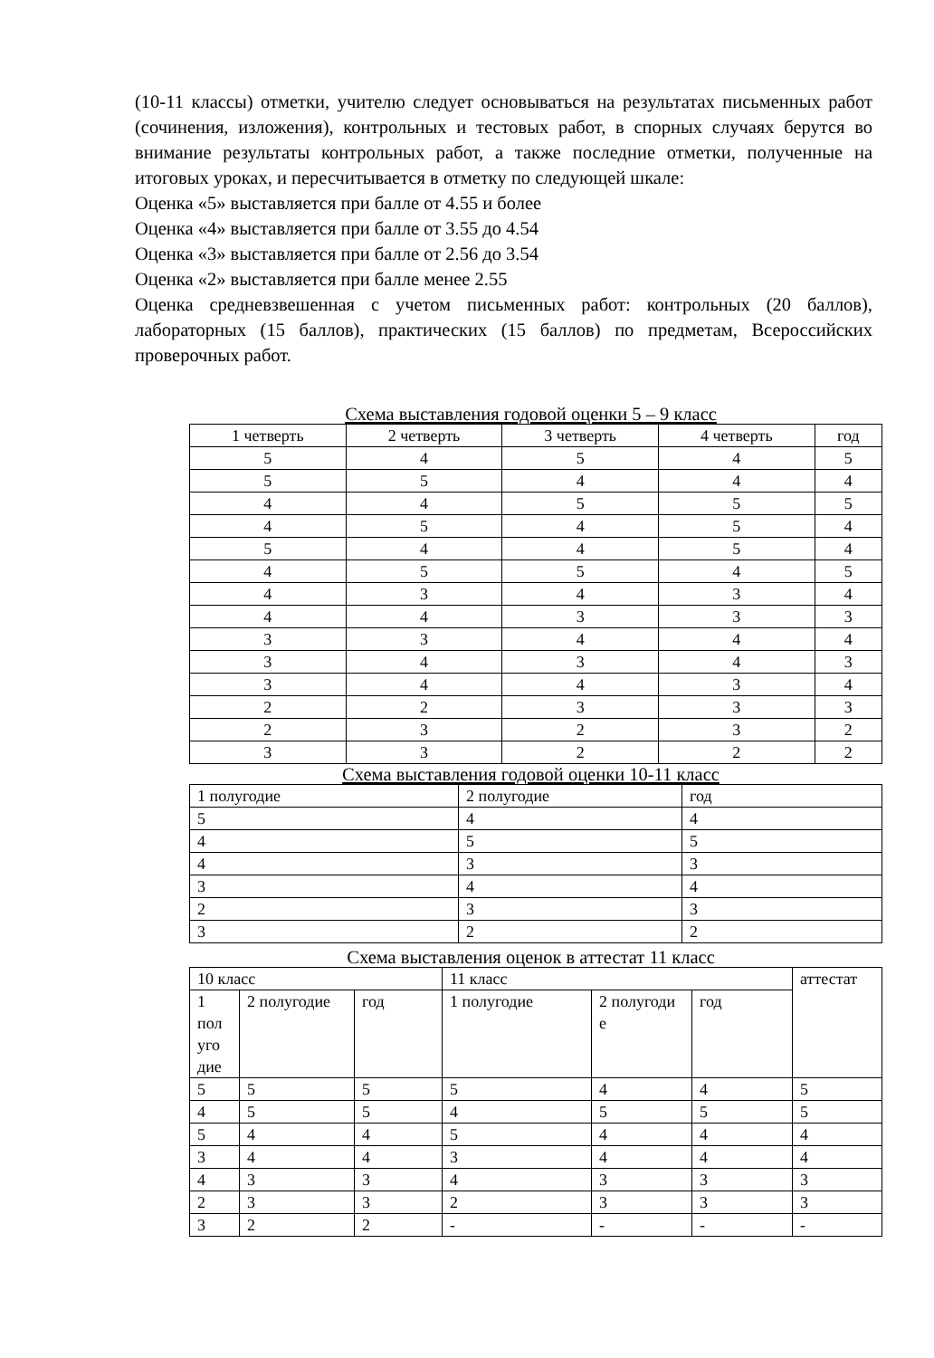(10-11 классы) отметки, учителю следует основываться на результатах письменных работ (сочинения, изложения), контрольных и тестовых работ, в спорных случаях берутся во внимание результаты контрольных работ, а также последние отметки, полученные на итоговых уроках, и пересчитывается в отметку по следующей шкале:
Оценка «5» выставляется при балле от 4.55 и более
Оценка «4» выставляется при балле от 3.55 до 4.54
Оценка «3» выставляется при балле от 2.56 до 3.54
Оценка «2» выставляется при балле менее 2.55
Оценка средневзвешенная с учетом письменных работ: контрольных (20 баллов), лабораторных (15 баллов), практических (15 баллов) по предметам, Всероссийских проверочных работ.
Схема выставления годовой оценки 5 – 9 класс
| 1 четверть | 2 четверть | 3 четверть | 4 четверть | год |
| --- | --- | --- | --- | --- |
| 5 | 4 | 5 | 4 | 5 |
| 5 | 5 | 4 | 4 | 4 |
| 4 | 4 | 5 | 5 | 5 |
| 4 | 5 | 4 | 5 | 4 |
| 5 | 4 | 4 | 5 | 4 |
| 4 | 5 | 5 | 4 | 5 |
| 4 | 3 | 4 | 3 | 4 |
| 4 | 4 | 3 | 3 | 3 |
| 3 | 3 | 4 | 4 | 4 |
| 3 | 4 | 3 | 4 | 3 |
| 3 | 4 | 4 | 3 | 4 |
| 2 | 2 | 3 | 3 | 3 |
| 2 | 3 | 2 | 3 | 2 |
| 3 | 3 | 2 | 2 | 2 |
Схема выставления годовой оценки 10-11 класс
| 1 полугодие | 2 полугодие | год |
| --- | --- | --- |
| 5 | 4 | 4 |
| 4 | 5 | 5 |
| 4 | 3 | 3 |
| 3 | 4 | 4 |
| 2 | 3 | 3 |
| 3 | 2 | 2 |
Схема выставления оценок в аттестат 11 класс
| 10 класс | | | 11 класс | | | аттестат |
| --- | --- | --- | --- | --- | --- | --- |
| 1 пол уго дие | 2 полугодие | год | 1 полугодие | 2 полугоди е | год | |
| 5 | 5 | 5 | 5 | 4 | 4 | 5 |
| 4 | 5 | 5 | 4 | 5 | 5 | 5 |
| 5 | 4 | 4 | 5 | 4 | 4 | 4 |
| 3 | 4 | 4 | 3 | 4 | 4 | 4 |
| 4 | 3 | 3 | 4 | 3 | 3 | 3 |
| 2 | 3 | 3 | 2 | 3 | 3 | 3 |
| 3 | 2 | 2 | - | - | - | - |